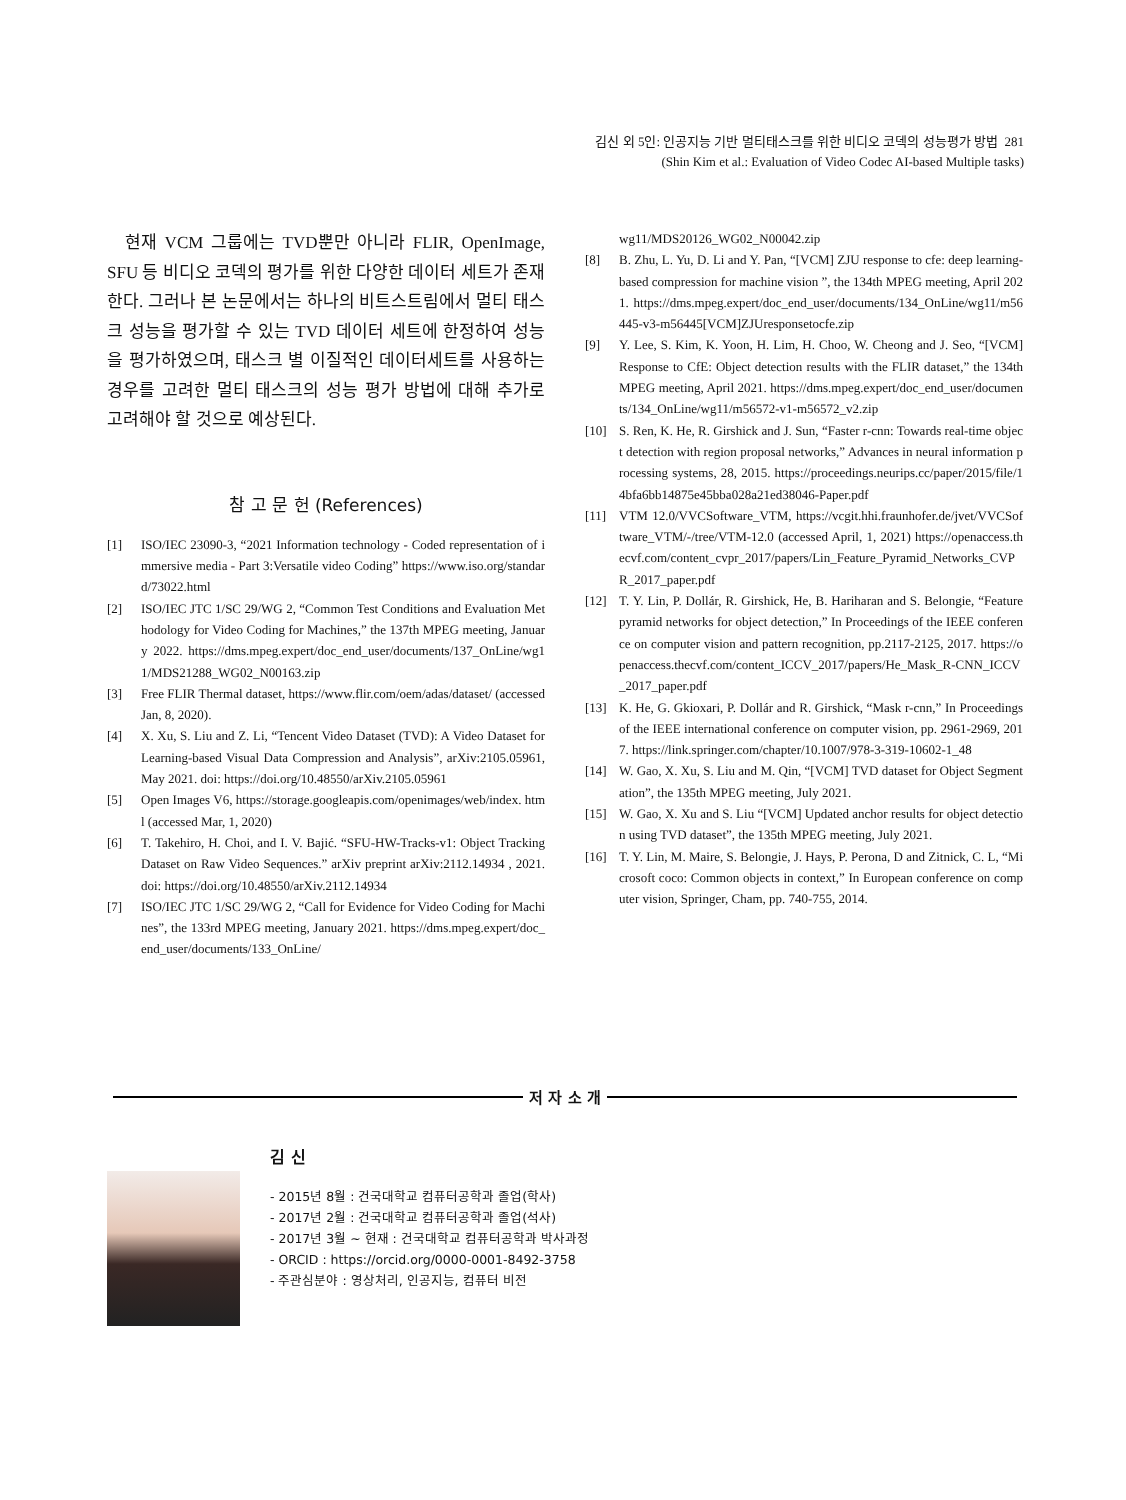김신 외 5인: 인공지능 기반 멀티태스크를 위한 비디오 코덱의 성능평가 방법 281
(Shin Kim et al.: Evaluation of Video Codec AI-based Multiple tasks)
현재 VCM 그룹에는 TVD뿐만 아니라 FLIR, OpenImage, SFU 등 비디오 코덱의 평가를 위한 다양한 데이터 세트가 존재한다. 그러나 본 논문에서는 하나의 비트스트림에서 멀티 태스크 성능을 평가할 수 있는 TVD 데이터 세트에 한정하여 성능을 평가하였으며, 태스크 별 이질적인 데이터세트를 사용하는 경우를 고려한 멀티 태스크의 성능 평가 방법에 대해 추가로 고려해야 할 것으로 예상된다.
참 고 문 헌 (References)
[1] ISO/IEC 23090-3, “2021 Information technology - Coded representation of immersive media - Part 3:Versatile video Coding” https://www.iso.org/standard/73022.html
[2] ISO/IEC JTC 1/SC 29/WG 2, “Common Test Conditions and Evaluation Methodology for Video Coding for Machines,” the 137th MPEG meeting, January 2022. https://dms.mpeg.expert/doc_end_user/documents/137_OnLine/wg11/MDS21288_WG02_N00163.zip
[3] Free FLIR Thermal dataset, https://www.flir.com/oem/adas/dataset/ (accessed Jan, 8, 2020).
[4] X. Xu, S. Liu and Z. Li, “Tencent Video Dataset (TVD): A Video Dataset for Learning-based Visual Data Compression and Analysis”, arXiv:2105.05961, May 2021. doi: https://doi.org/10.48550/arXiv.2105.05961
[5] Open Images V6, https://storage.googleapis.com/openimages/web/index. html (accessed Mar, 1, 2020)
[6] T. Takehiro, H. Choi, and I. V. Bajić. “SFU-HW-Tracks-v1: Object Tracking Dataset on Raw Video Sequences.” arXiv preprint arXiv:2112.14934 , 2021. doi: https://doi.org/10.48550/arXiv.2112.14934
[7] ISO/IEC JTC 1/SC 29/WG 2, “Call for Evidence for Video Coding for Machines”, the 133rd MPEG meeting, January 2021. https://dms.mpeg.expert/doc_end_user/documents/133_OnLine/
wg11/MDS20126_WG02_N00042.zip
[8] B. Zhu, L. Yu, D. Li and Y. Pan, “[VCM] ZJU response to cfe: deep learning-based compression for machine vision ”, the 134th MPEG meeting, April 2021. https://dms.mpeg.expert/doc_end_user/documents/134_OnLine/wg11/m56445-v3-m56445[VCM]ZJUresponsetocfe.zip
[9] Y. Lee, S. Kim, K. Yoon, H. Lim, H. Choo, W. Cheong and J. Seo, “[VCM] Response to CfE: Object detection results with the FLIR dataset,” the 134th MPEG meeting, April 2021. https://dms.mpeg.expert/doc_end_user/documents/134_OnLine/wg11/m56572-v1-m56572_v2.zip
[10] S. Ren, K. He, R. Girshick and J. Sun, “Faster r-cnn: Towards real-time object detection with region proposal networks,” Advances in neural information processing systems, 28, 2015. https://proceedings.neurips.cc/paper/2015/file/14bfa6bb14875e45bba028a21ed38046-Paper.pdf
[11] VTM 12.0/VVCSoftware_VTM, https://vcgit.hhi.fraunhofer.de/jvet/VVCSoftware_VTM/-/tree/VTM-12.0 (accessed April, 1, 2021) https://openaccess.thecvf.com/content_cvpr_2017/papers/Lin_Feature_Pyramid_Networks_CVPR_2017_paper.pdf
[12] T. Y. Lin, P. Dollár, R. Girshick, He, B. Hariharan and S. Belongie, “Feature pyramid networks for object detection,” In Proceedings of the IEEE conference on computer vision and pattern recognition, pp.2117-2125, 2017. https://openaccess.thecvf.com/content_ICCV_2017/papers/He_Mask_R-CNN_ICCV_2017_paper.pdf
[13] K. He, G. Gkioxari, P. Dollár and R. Girshick, “Mask r-cnn,” In Proceedings of the IEEE international conference on computer vision, pp. 2961-2969, 2017. https://link.springer.com/chapter/10.1007/978-3-319-10602-1_48
[14] W. Gao, X. Xu, S. Liu and M. Qin, “[VCM] TVD dataset for Object Segmentation”, the 135th MPEG meeting, July 2021.
[15] W. Gao, X. Xu and S. Liu “[VCM] Updated anchor results for object detection using TVD dataset”, the 135th MPEG meeting, July 2021.
[16] T. Y. Lin, M. Maire, S. Belongie, J. Hays, P. Perona, D and Zitnick, C. L, “Microsoft coco: Common objects in context,” In European conference on computer vision, Springer, Cham, pp. 740-755, 2014.
저 자 소 개
김 신
- 2015년 8월 : 건국대학교 컴퓨터공학과 졸업(학사)
- 2017년 2월 : 건국대학교 컴퓨터공학과 졸업(석사)
- 2017년 3월 ~ 현재 : 건국대학교 컴퓨터공학과 박사과정
- ORCID : https://orcid.org/0000-0001-8492-3758
- 주관심분야 : 영상처리, 인공지능, 컴퓨터 비전